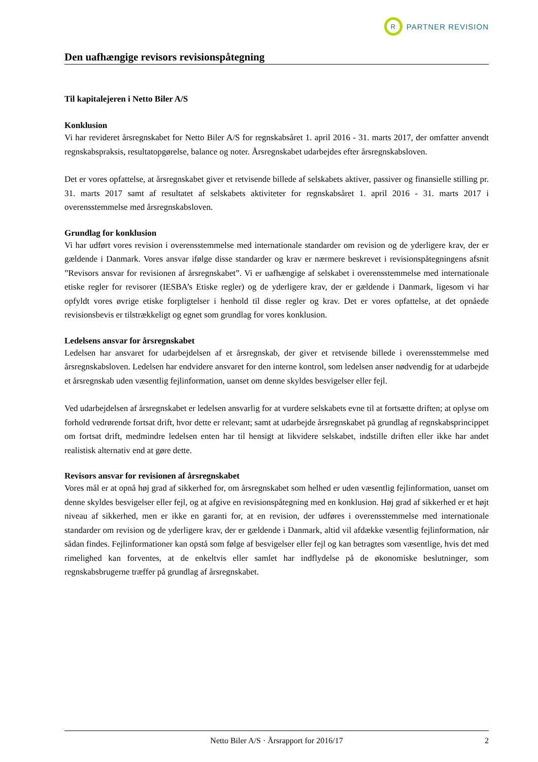R
PARTNER REVISION
Den uafhængige revisors revisionspåtegning
Til kapitalejeren i Netto Biler A/S
Konklusion
Vi har revideret årsregnskabet for Netto Biler A/S for regnskabsåret 1. april 2016 - 31. marts 2017, der omfatter anvendt regnskabspraksis, resultatopgørelse, balance og noter. Årsregnskabet udarbejdes efter årsregnskabsloven.
Det er vores opfattelse, at årsregnskabet giver et retvisende billede af selskabets aktiver, passiver og finansielle stilling pr. 31. marts 2017 samt af resultatet af selskabets aktiviteter for regnskabsåret 1. april 2016 - 31. marts 2017 i overensstemmelse med årsregnskabsloven.
Grundlag for konklusion
Vi har udført vores revision i overensstemmelse med internationale standarder om revision og de yderligere krav, der er gældende i Danmark. Vores ansvar ifølge disse standarder og krav er nærmere beskrevet i revisionspåtegningens afsnit ”Revisors ansvar for revisionen af årsregnskabet”. Vi er uafhængige af selskabet i overensstemmelse med internationale etiske regler for revisorer (IESBA’s Etiske regler) og de yderligere krav, der er gældende i Danmark, ligesom vi har opfyldt vores øvrige etiske forpligtelser i henhold til disse regler og krav. Det er vores opfattelse, at det opnåede revisionsbevis er tilstrækkeligt og egnet som grundlag for vores konklusion.
Ledelsens ansvar for årsregnskabet
Ledelsen har ansvaret for udarbejdelsen af et årsregnskab, der giver et retvisende billede i overensstemmelse med årsregnskabsloven. Ledelsen har endvidere ansvaret for den interne kontrol, som ledelsen anser nødvendig for at udarbejde et årsregnskab uden væsentlig fejlinformation, uanset om denne skyldes besvigelser eller fejl.
Ved udarbejdelsen af årsregnskabet er ledelsen ansvarlig for at vurdere selskabets evne til at fortsætte driften; at oplyse om forhold vedrørende fortsat drift, hvor dette er relevant; samt at udarbejde årsregnskabet på grundlag af regnskabsprincippet om fortsat drift, medmindre ledelsen enten har til hensigt at likvidere selskabet, indstille driften eller ikke har andet realistisk alternativ end at gøre dette.
Revisors ansvar for revisionen af årsregnskabet
Vores mål er at opnå høj grad af sikkerhed for, om årsregnskabet som helhed er uden væsentlig fejlinformation, uanset om denne skyldes besvigelser eller fejl, og at afgive en revisionspåtegning med en konklusion. Høj grad af sikkerhed er et højt niveau af sikkerhed, men er ikke en garanti for, at en revision, der udføres i overensstemmelse med internationale standarder om revision og de yderligere krav, der er gældende i Danmark, altid vil afdække væsentlig fejlinformation, når sådan findes. Fejlinformationer kan opstå som følge af besvigelser eller fejl og kan betragtes som væsentlige, hvis det med rimelighed kan forventes, at de enkeltvis eller samlet har indflydelse på de økonomiske beslutninger, som regnskabsbrugerne træffer på grundlag af årsregnskabet.
Netto Biler A/S · Årsrapport for 2016/17 2